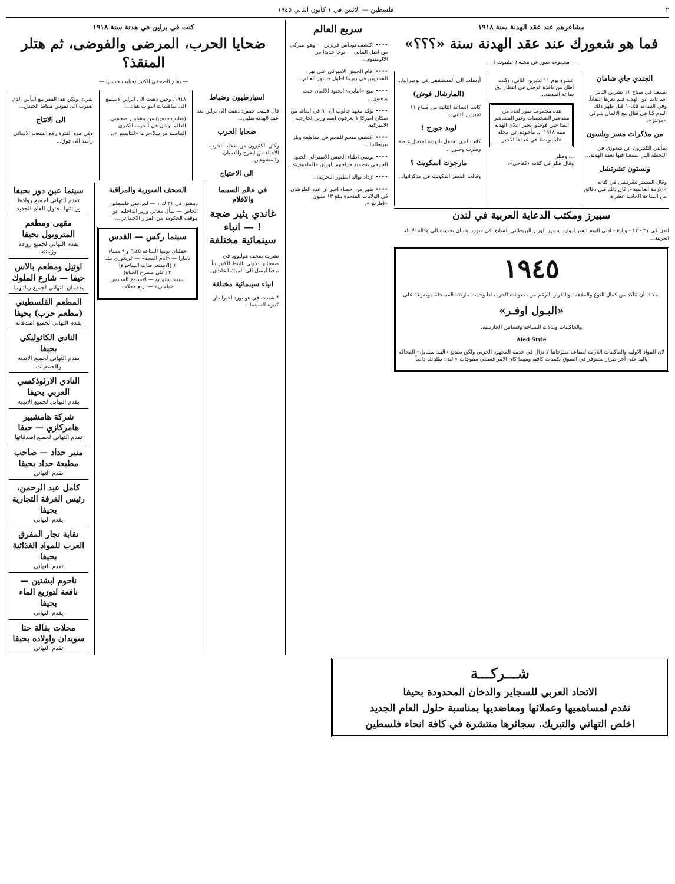٢ فلسطين — الاثنين في ١ كانون الثاني ١٩٤٥
مشاعرهم عند عقد الهدنة سنة ١٩١٨
فما هو شعورك عند عقد الهدنة سنة «؟؟؟»
— مجموعة صور عن مجلة ( ليليبوت ) —
الجندي جاي شامان
سمعنا في صباح ١١ تشرين الثاني اشاعات عن الهدنة فلم نعرها التفاتاً. وفي الساعة ١٠،٤٥ قبل ظهر ذلك اليوم كنا في قتال مع الالمان شرقي «مونتز».
من مذكرات مسز ويلسون
سألني الكثيرون عن شعوري في اللحظة التي سمعنا فيها بعقد الهدنة...
ونستون تشرتشل
وقال المستر تشرتشل في كتابه «الازمة العالمية»: كان ذلك قبل دقائق من الساعة الحادية عشرة.
عشرة يوم ١١ تشرين الثاني، وكنت أطل من نافذة غرفتي في انتظار دق ساعة المدينة...
هذه مجموعة صور لعدد من مشاهير الشخصيات وغير المشاهير ايضا حين فوجئوا بخبر اعلان الهدنة سنة ١٩١٨ ... مأخوذة عن مجلة «ليليبوت» في عددها الاخير
... وهتلر
وقال هتلر في كتابه «كفاحي»:
أرسلت الى المستشفى في بوميرانيا...
(المارشال فوش)
كانت الساعة الثانية من صباح ١١ تشرين الثاني...
لويد جورج !
كانت لندن تحتفل بالهدنة احتفال غبطة وطرب وحبور...
مارجوت اسكويث ؟
وقالت المسز اسكويث في مذكراتها...
سبيرز ومكتب الدعاية العربية في لندن
لندن في ٣١ - ١٢ - و.ا.ع - ادلى اليوم السر ادوارد سبيرز الوزير البريطاني السابق في سوريا ولبنان بحديث الى وكالة الانباء العربية...
١٩٤٥
يمكنك أن تتأكد من كمال النوع والملاءمة والطراز بالرغم من صعوبات الحرب اذا وجدت ماركتنا المسجلة موضوعة على
«البـول اوفـر»
والجاكيتات وبدلات السباحة وفساتين الجارسيه.
Aled Style
لان المواد الاولية والماكينات اللازمة لصناعة منتوجاتنا لا تزال في خدمة المجهود الحربي ولكن بضائع «اليـد ستـايل» المحاكة باليد على آخر طراز ستتوفر في السوق بكميات كافية ومهما كان الامر فستلي منتوجات «اليد» طلباتك دائماً
سريع العالم
•••• اكتشف توماس فريزتن — وهو اميركي من اصل الماني — نوعا جديدا من الالومنيوم...
•••• اقام الجيش الاميركي على نهر الشندوين في بورما اطول جسور العالم...
•••• تتبع «الناتي» الجنود الالمان حيث يذهبون...
•••• يؤكد معهد جالوب ان ٦٠ في المائة من سكان اميركا لا يعرفون اسم وزير الخارجية الاميركية.
•••• اكتشف منجم للفحم في مقاطعة ويلز ببريطانيا...
•••• يوصي اطباء الجيش الاسترالي الجنود الجرحى بتضميد جراحهم باوراق «الملفوف»...
•••• ازداد توالد الطيور البحرية...
•••• ظهر من احصاء اخير ان عدد الطرشان في الولايات المتحدة يبلغ ١٣ مليون «اطرش».
كنت في برلين في هدنة سنة ١٩١٨
ضحايا الحرب، المرضى والفوضى، ثم هتلر المنقذ؟
— بقلم الصحفي الكبير (فيليب جبس) —
اسبارطيون وضباط
قال فيليب جبس: ذهبت الى برلين بعد عقد الهدنة بقليل...
ضحايا الحرب
وكان الكثيرون من ضحايا الحرب الاحياء من العرج والعميان والمشوهين...
الى الاحتياج
١٩١٨، وحين ذهبت الى الراين لاستمع الى مناقشات النواب هناك...
(فيليب جبس) من مشاهير صحفيي العالم، وكان في الحرب الكبرى الماضية مراسلا حربيا «للتايمس»...
شيء، ولكن هذا الفقر مع اليأس الذي تسرب الى نفوس ضباط الجيش...
الى الانتاج
وفي هذه الفترة رفع الشعب الالماني رأسه الى فوق...
في عالم السينما والافلام
غاندي يثير ضجة ! — انباء سينمائية مختلفة
نشرت صحف هوليوود في صفحاتها الاولى بالبنط الكبير نبأ برقيا أرسل الى المهاتما غاندي...
انباء سينمائية مختلفة
* شيدت في هوليوود اخيرا دار كبيرة للسينما...
الصحف السورية والمراقبة
دمشق في ٣١ ك ١ — لمراسل فلسطين الخاص — سأل معالي وزير الداخلية عن موقف الحكومة من القرار الاجماعي...
سينما ركس — القدس
حفلتان يوميا الساعة ٦،٤٥ و ٩ مساء
تامارا — «ايام المجد» — غريغوري بيك
١ (الاستعراضات الساحرة)
٢ (على مسرح الحياة)
سينما ستوديو — الاسبوع السادس «بامبي» — اربع حفلات
سينما عين دور بحيفا
تقدم التهاني لجميع روادها وزبائنها بحلول العام الجديد
مقهى ومطعم المتروبول بحيفا
يقدم التهاني لجميع رواده وزبائنه
اوتيل ومطعم بالاس حيفا — شارع الملوك
يقدمان التهاني لجميع زبائنهما
المطعم الفلسطيني (مطعم حرب) بحيفا
يقدم التهاني لجميع اصدقائه
النادي الكاثوليكي بحيفا
يقدم التهاني لجميع الاندية والجمعيات
النادي الارثوذكسي العربي بحيفا
يقدم التهاني لجميع الاندية
شركة هامشبير هامركازي — حيفا
تقدم التهاني لجميع اصدقائها
منير حداد — صاحب مطبعة حداد بحيفا
يقدم التهاني
كامل عبد الرحمن، رئيس الغرفة التجارية بحيفا
يقدم التهاني
نقابة تجار المفرق العرب للمواد الغذائية بحيفا
تقدم التهاني
ناحوم ابشتين — نافعة لتوزيع الماء بحيفا
يقدم التهاني
محلات بقالة حنا سويدان واولاده بحيفا
تقدم التهاني
شـــركـــة
الاتحاد العربي للسجاير والدخان المحدودة بحيفا
تقدم لمساهميها وعملائها ومعاضديها بمناسبة حلول العام الجديد
اخلص التهاني والتبريك. سجائرها منتشرة في كافة انحاء فلسطين